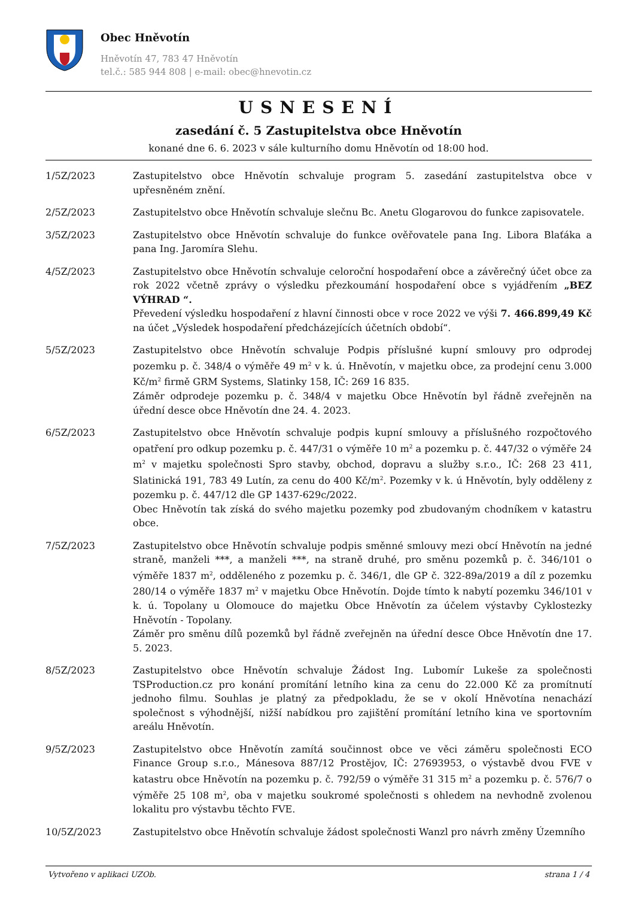Obec Hněvotín
Hněvotín 47, 783 47 Hněvotín
tel.č.: 585 944 808 | e-mail: obec@hnevotin.cz
USNESENÍ
zasedání č. 5 Zastupitelstva obce Hněvotín
konané dne 6. 6. 2023 v sále kulturního domu Hněvotín od 18:00 hod.
1/5Z/2023 Zastupitelstvo obce Hněvotín schvaluje program 5. zasedání zastupitelstva obce v upřesněném znění.
2/5Z/2023 Zastupitelstvo obce Hněvotín schvaluje slečnu Bc. Anetu Glogarovou do funkce zapisovatele.
3/5Z/2023 Zastupitelstvo obce Hněvotín schvaluje do funkce ověřovatele pana Ing. Libora Blaťáka a pana Ing. Jaromíra Slehu.
4/5Z/2023 Zastupitelstvo obce Hněvotín schvaluje celoroční hospodaření obce a závěrečný účet obce za rok 2022 včetně zprávy o výsledku přezkoumání hospodaření obce s vyjádřením „BEZ VÝHRAD “.
Převedení výsledku hospodaření z hlavní činnosti obce v roce 2022 ve výši 7. 466.899,49 Kč na účet „Výsledek hospodaření předcházejících účetních období“.
5/5Z/2023 Zastupitelstvo obce Hněvotín schvaluje Podpis příslušné kupní smlouvy pro odprodej pozemku p. č. 348/4 o výměře 49 m<sup>2</sup> v k. ú. Hněvotín, v majetku obce, za prodejní cenu 3.000 Kč/m<sup>2</sup> firmě GRM Systems, Slatinky 158, IČ: 269 16 835.
Záměr odprodeje pozemku p. č. 348/4 v majetku Obce Hněvotín byl řádně zveřejněn na úřední desce obce Hněvotín dne 24. 4. 2023.
6/5Z/2023 Zastupitelstvo obce Hněvotín schvaluje podpis kupní smlouvy a příslušného rozpočtového opatření pro odkup pozemku p. č. 447/31 o výměře 10 m<sup>2</sup> a pozemku p. č. 447/32 o výměře 24 m<sup>2</sup> v majetku společnosti Spro stavby, obchod, dopravu a služby s.r.o., IČ: 268 23 411, Slatinická 191, 783 49 Lutín, za cenu do 400 Kč/m<sup>2</sup>. Pozemky v k. ú Hněvotín, byly odděleny z pozemku p. č. 447/12 dle GP 1437-629c/2022.
Obec Hněvotín tak získá do svého majetku pozemky pod zbudovaným chodníkem v katastru obce.
7/5Z/2023 Zastupitelstvo obce Hněvotín schvaluje podpis směnné smlouvy mezi obcí Hněvotín na jedné straně, manželi ***, a manželi ***, na straně druhé, pro směnu pozemků p. č. 346/101 o výměře 1837 m<sup>2</sup>, odděleného z pozemku p. č. 346/1, dle GP č. 322-89a/2019 a díl z pozemku 280/14 o výměře 1837 m<sup>2</sup> v majetku Obce Hněvotín. Dojde tímto k nabytí pozemku 346/101 v k. ú. Topolany u Olomouce do majetku Obce Hněvotín za účelem výstavby Cyklostezky Hněvotín - Topolany.
Záměr pro směnu dílů pozemků byl řádně zveřejněn na úřední desce Obce Hněvotín dne 17. 5. 2023.
8/5Z/2023 Zastupitelstvo obce Hněvotín schvaluje Žádost Ing. Lubomír Lukeše za společnosti TSProduction.cz pro konání promítání letního kina za cenu do 22.000 Kč za promítnutí jednoho filmu. Souhlas je platný za předpokladu, že se v okolí Hněvotína nenachází společnost s výhodnější, nižší nabídkou pro zajištění promítání letního kina ve sportovním areálu Hněvotín.
9/5Z/2023 Zastupitelstvo obce Hněvotín zamítá součinnost obce ve věci záměru společnosti ECO Finance Group s.r.o., Mánesova 887/12 Prostějov, IČ: 27693953, o výstavbě dvou FVE v katastru obce Hněvotín na pozemku p. č. 792/59 o výměře 31 315 m<sup>2</sup> a pozemku p. č. 576/7 o výměře 25 108 m<sup>2</sup>, oba v majetku soukromé společnosti s ohledem na nevhodně zvolenou lokalitu pro výstavbu těchto FVE.
10/5Z/2023 Zastupitelstvo obce Hněvotín schvaluje žádost společnosti Wanzl pro návrh změny Územního
Vytvořeno v aplikaci UZOb. strana 1 / 4